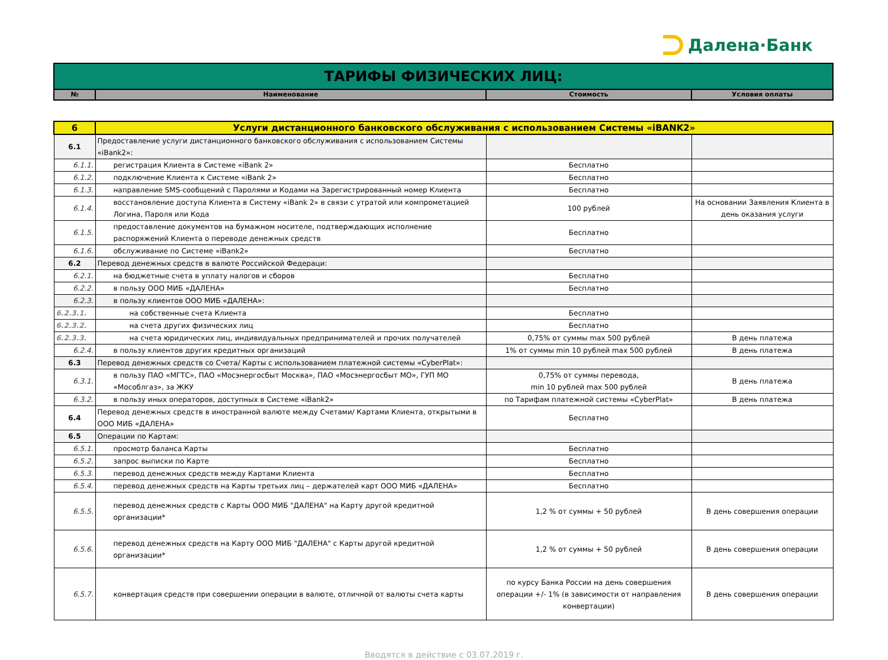Далена·Банк
| ТАРИФЫ ФИЗИЧЕСКИХ ЛИЦ: | | | |
| № | Наименование | Стоимость | Условия оплаты |
| 6 | Услуги дистанционного банковского обслуживания с использованием Системы «iBANK2» | | |
| 6.1 | Предоставление услуги дистанционного банковского обслуживания с использованием Системы «iBank2»: | | |
| 6.1.1. | регистрация Клиента в Системе «iBank 2» | Бесплатно | |
| 6.1.2. | подключение Клиента к Системе «iBank 2» | Бесплатно | |
| 6.1.3. | направление SMS-сообщений с Паролями и Кодами на Зарегистрированный номер Клиента | Бесплатно | |
| 6.1.4. | восстановление доступа Клиента в Систему «iBank 2» в связи с утратой или компрометацией Логина, Пароля или Кода | 100 рублей | На основании Заявления Клиента в день оказания услуги |
| 6.1.5. | предоставление документов на бумажном носителе, подтверждающих исполнение распоряжений Клиента о переводе денежных средств | Бесплатно | |
| 6.1.6. | обслуживание по Системе «iBank2» | Бесплатно | |
| 6.2 | Перевод денежных средств в валюте Российской Федераци: | | |
| 6.2.1. | на бюджетные счета в уплату налогов и сборов | Бесплатно | |
| 6.2.2. | в пользу ООО МИБ «ДАЛЕНА» | Бесплатно | |
| 6.2.3. | в пользу клиентов ООО МИБ «ДАЛЕНА»: | | |
| 6.2.3.1. | на собственные счета Клиента | Бесплатно | |
| 6.2.3.2. | на счета других физических лиц | Бесплатно | |
| 6.2.3.3. | на счета юридических лиц, индивидуальных предпринимателей и прочих получателей | 0,75% от суммы max 500 рублей | В день платежа |
| 6.2.4. | в пользу клиентов других кредитных организаций | 1% от суммы min 10 рублей max 500 рублей | В день платежа |
| 6.3 | Перевод денежных средств со Счета/ Карты с использованием платежной системы «CyberPlat»: | | |
| 6.3.1. | в пользу ПАО «МГТС», ПАО «Мосэнергосбыт Москва», ПАО «Мосэнергосбыт МО», ГУП МО «Мособлгаз», за ЖКУ | 0,75% от суммы перевода, min 10 рублей max 500 рублей | В день платежа |
| 6.3.2. | в пользу иных операторов, доступных в Системе «iBank2» | по Тарифам платежной системы «CyberPlat» | В день платежа |
| 6.4 | Перевод денежных средств в иностранной валюте между Счетами/ Картами Клиента, открытыми в ООО МИБ «ДАЛЕНА» | Бесплатно | |
| 6.5 | Операции по Картам: | | |
| 6.5.1. | просмотр баланса Карты | Бесплатно | |
| 6.5.2. | запрос выписки по Карте | Бесплатно | |
| 6.5.3. | перевод денежных средств между Картами Клиента | Бесплатно | |
| 6.5.4. | перевод денежных средств на Карты третьих лиц – держателей карт ООО МИБ «ДАЛЕНА» | Бесплатно | |
| 6.5.5. | перевод денежных средств с Карты ООО МИБ "ДАЛЕНА" на Карту другой кредитной организации* | 1,2 % от суммы + 50 рублей | В день совершения операции |
| 6.5.6. | перевод денежных средств на Карту ООО МИБ "ДАЛЕНА" с Карты другой кредитной организации* | 1,2 % от суммы + 50 рублей | В день совершения операции |
| 6.5.7. | конвертация средств при совершении операции в валюте, отличной от валюты счета карты | по курсу Банка России на день совершения операции +/- 1% (в зависимости от направления конвертации) | В день совершения операции |
Вводятся в действие с 03.07.2019 г.